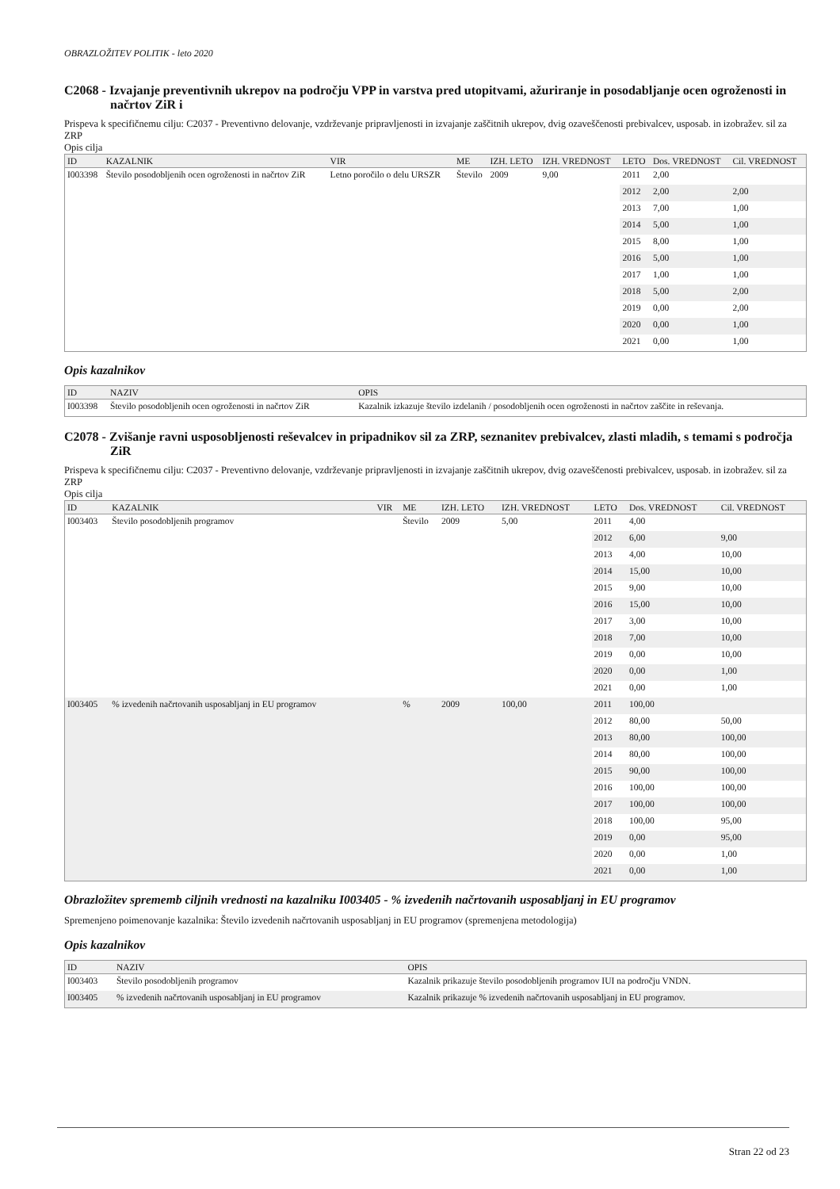OBRAZLOŽITEV POLITIK - leto 2020
C2068 - Izvajanje preventivnih ukrepov na področju VPP in varstva pred utopitvami, ažuriranje in posodabljanje ocen ogroženosti in načrtov ZiR i
Prispeva k specifičnemu cilju: C2037 - Preventivno delovanje, vzdrževanje pripravljenosti in izvajanje zaščitnih ukrepov, dvig ozaveščenosti prebivalcev, usposab. in izobražev. sil za ZRP
Opis cilja
| ID | KAZALNIK | VIR | ME | IZH. LETO | IZH. VREDNOST | LETO | Dos. VREDNOST | Cil. VREDNOST |
| --- | --- | --- | --- | --- | --- | --- | --- | --- |
| I003398 | Število posodobljenih ocen ogroženosti in načrtov ZiR | Letno poročilo o delu URSZR | Število | 2009 | 9,00 | 2011 | 2,00 | |
| | | | | | | 2012 | 2,00 | 2,00 |
| | | | | | | 2013 | 7,00 | 1,00 |
| | | | | | | 2014 | 5,00 | 1,00 |
| | | | | | | 2015 | 8,00 | 1,00 |
| | | | | | | 2016 | 5,00 | 1,00 |
| | | | | | | 2017 | 1,00 | 1,00 |
| | | | | | | 2018 | 5,00 | 2,00 |
| | | | | | | 2019 | 0,00 | 2,00 |
| | | | | | | 2020 | 0,00 | 1,00 |
| | | | | | | 2021 | 0,00 | 1,00 |
Opis kazalnikov
| ID | NAZIV | OPIS |
| --- | --- | --- |
| I003398 | Število posodobljenih ocen ogroženosti in načrtov ZiR | Kazalnik izkazuje število izdelanih / posodobljenih ocen ogroženosti in načrtov zaščite in reševanja. |
C2078 - Zvišanje ravni usposobljenosti reševalcev in pripadnikov sil za ZRP, seznanitev prebivalcev, zlasti mladih, s temami s področja ZiR
Prispeva k specifičnemu cilju: C2037 - Preventivno delovanje, vzdrževanje pripravljenosti in izvajanje zaščitnih ukrepov, dvig ozaveščenosti prebivalcev, usposab. in izobražev. sil za ZRP
Opis cilja
| ID | KAZALNIK | VIR | ME | IZH. LETO | IZH. VREDNOST | LETO | Dos. VREDNOST | Cil. VREDNOST |
| --- | --- | --- | --- | --- | --- | --- | --- | --- |
| I003403 | Število posodobljenih programov | | Število | 2009 | 5,00 | 2011 | 4,00 | |
| | | | | | | 2012 | 6,00 | 9,00 |
| | | | | | | 2013 | 4,00 | 10,00 |
| | | | | | | 2014 | 15,00 | 10,00 |
| | | | | | | 2015 | 9,00 | 10,00 |
| | | | | | | 2016 | 15,00 | 10,00 |
| | | | | | | 2017 | 3,00 | 10,00 |
| | | | | | | 2018 | 7,00 | 10,00 |
| | | | | | | 2019 | 0,00 | 10,00 |
| | | | | | | 2020 | 0,00 | 1,00 |
| | | | | | | 2021 | 0,00 | 1,00 |
| I003405 | % izvedenih načrtovanih usposabljanj in EU programov | | % | 2009 | 100,00 | 2011 | 100,00 | |
| | | | | | | 2012 | 80,00 | 50,00 |
| | | | | | | 2013 | 80,00 | 100,00 |
| | | | | | | 2014 | 80,00 | 100,00 |
| | | | | | | 2015 | 90,00 | 100,00 |
| | | | | | | 2016 | 100,00 | 100,00 |
| | | | | | | 2017 | 100,00 | 100,00 |
| | | | | | | 2018 | 100,00 | 95,00 |
| | | | | | | 2019 | 0,00 | 95,00 |
| | | | | | | 2020 | 0,00 | 1,00 |
| | | | | | | 2021 | 0,00 | 1,00 |
Obrazložitev sprememb ciljnih vrednosti na kazalniku I003405 - % izvedenih načrtovanih usposabljanj in EU programov
Spremenjeno poimenovanje kazalnika: Število izvedenih načrtovanih usposabljanj in EU programov (spremenjena metodologija)
Opis kazalnikov
| ID | NAZIV | OPIS |
| --- | --- | --- |
| I003403 | Število posodobljenih programov | Kazalnik prikazuje število posodobljenih programov IUI na področju VNDN. |
| I003405 | % izvedenih načrtovanih usposabljanj in EU programov | Kazalnik prikazuje % izvedenih načrtovanih usposabljanj in EU programov. |
Stran 22 od 23